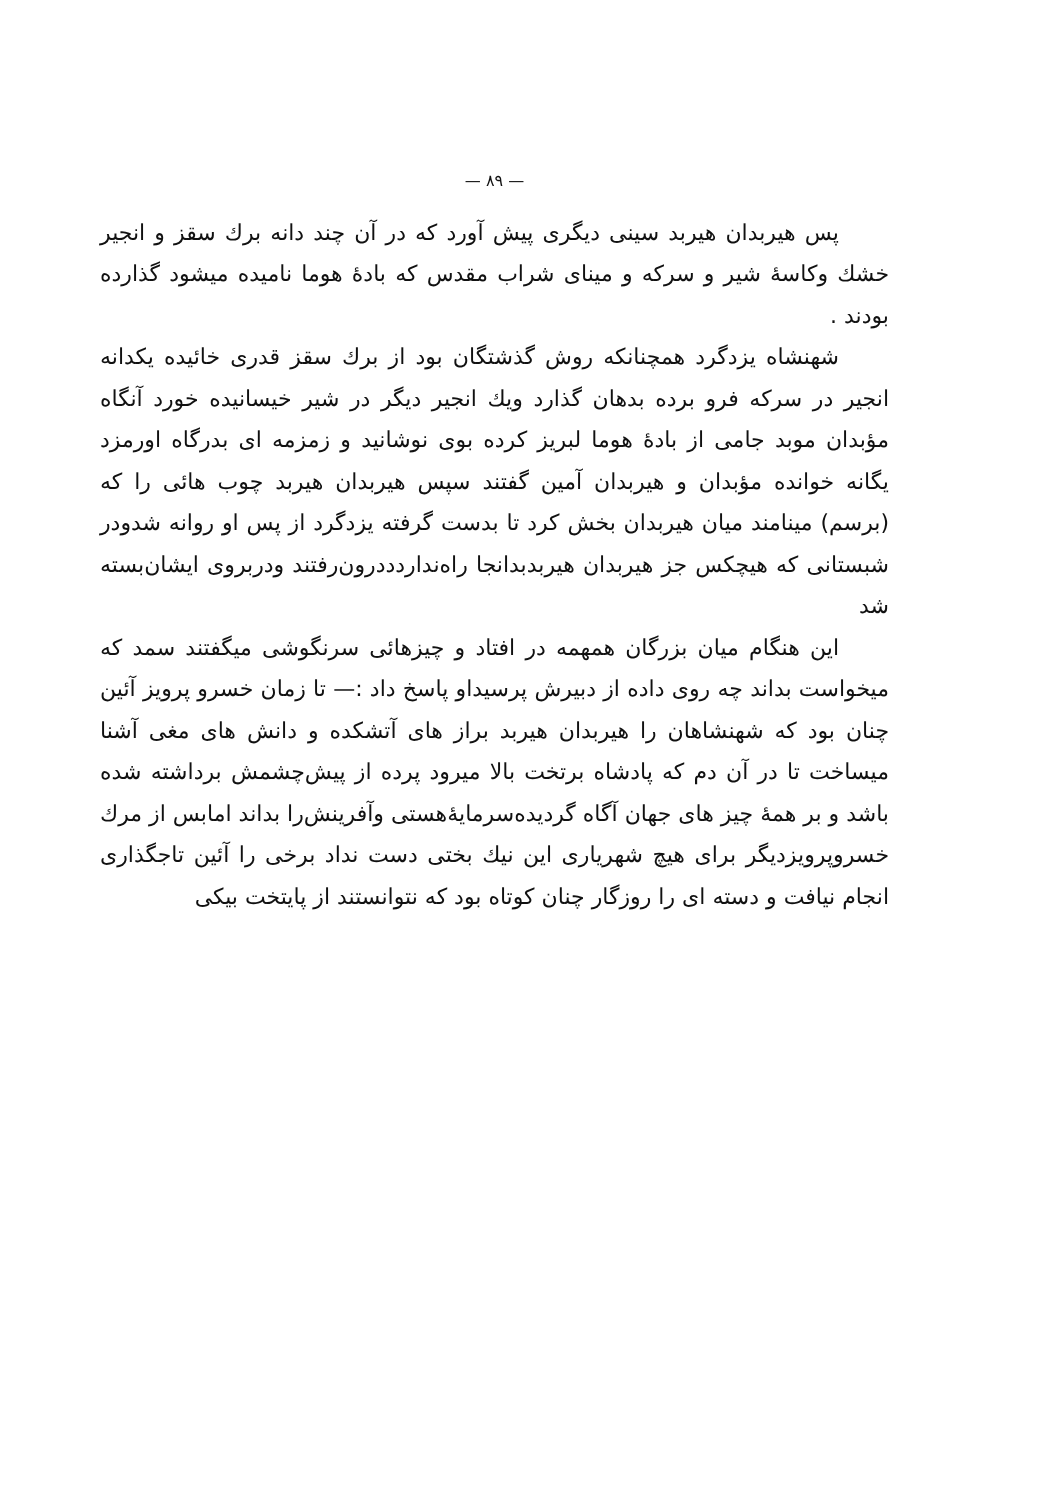— ۸۹ —
پس هیربدان هیربد سینی دیگری پیش آورد که در آن چند دانه برك سقز و انجیر خشك وکاسهٔ شیر و سرکه و مینای شراب مقدس که بادهٔ هوما نامیده میشود گذارده بودند .
شهنشاه یزدگرد همچنانکه روش گذشتگان بود از برك سقز قدری خائیده یکدانه انجیر در سرکه فرو برده بدهان گذارد ویك انجیر دیگر در شیر خیسانیده خورد آنگاه مؤبدان موبد جامی از بادهٔ هوما لبریز کرده بوی نوشانید و زمزمه ای بدرگاه اورمزد یگانه خوانده مؤبدان و هیربدان آمین گفتند سپس هیربدان هیربد چوب هائی را که (برسم) مینامند میان هیربدان بخش کرد تا بدست گرفته یزدگرد از پس او روانه شدودر شبستانی که هیچکس جز هیربدان هیربدبدانجا راه‌نداردددرون‌رفتند ودربروی ایشان‌بسته شد
این هنگام میان بزرگان همهمه در افتاد و چیزهائی سرنگوشی میگفتند سمد که میخواست بداند چه روی داده از دبیرش پرسیداو پاسخ داد :— تا زمان خسرو پرویز آئین چنان بود که شهنشاهان را هیربدان هیربد براز های آتشکده و دانش های مغی آشنا میساخت تا در آن دم که پادشاه برتخت بالا میرود پرده از پیش‌چشمش برداشته شده باشد و بر همهٔ چیز های جهان آگاه گردیده‌سرمایهٔ‌هستی وآفرینش‌را بداند امابس از مرك خسروپرویزدیگر برای هیچ شهریاری این نیك بختی دست نداد برخی را آئین تاجگذاری انجام نیافت و دسته ای را روزگار چنان کوتاه بود که نتوانستند از پایتخت بیکی